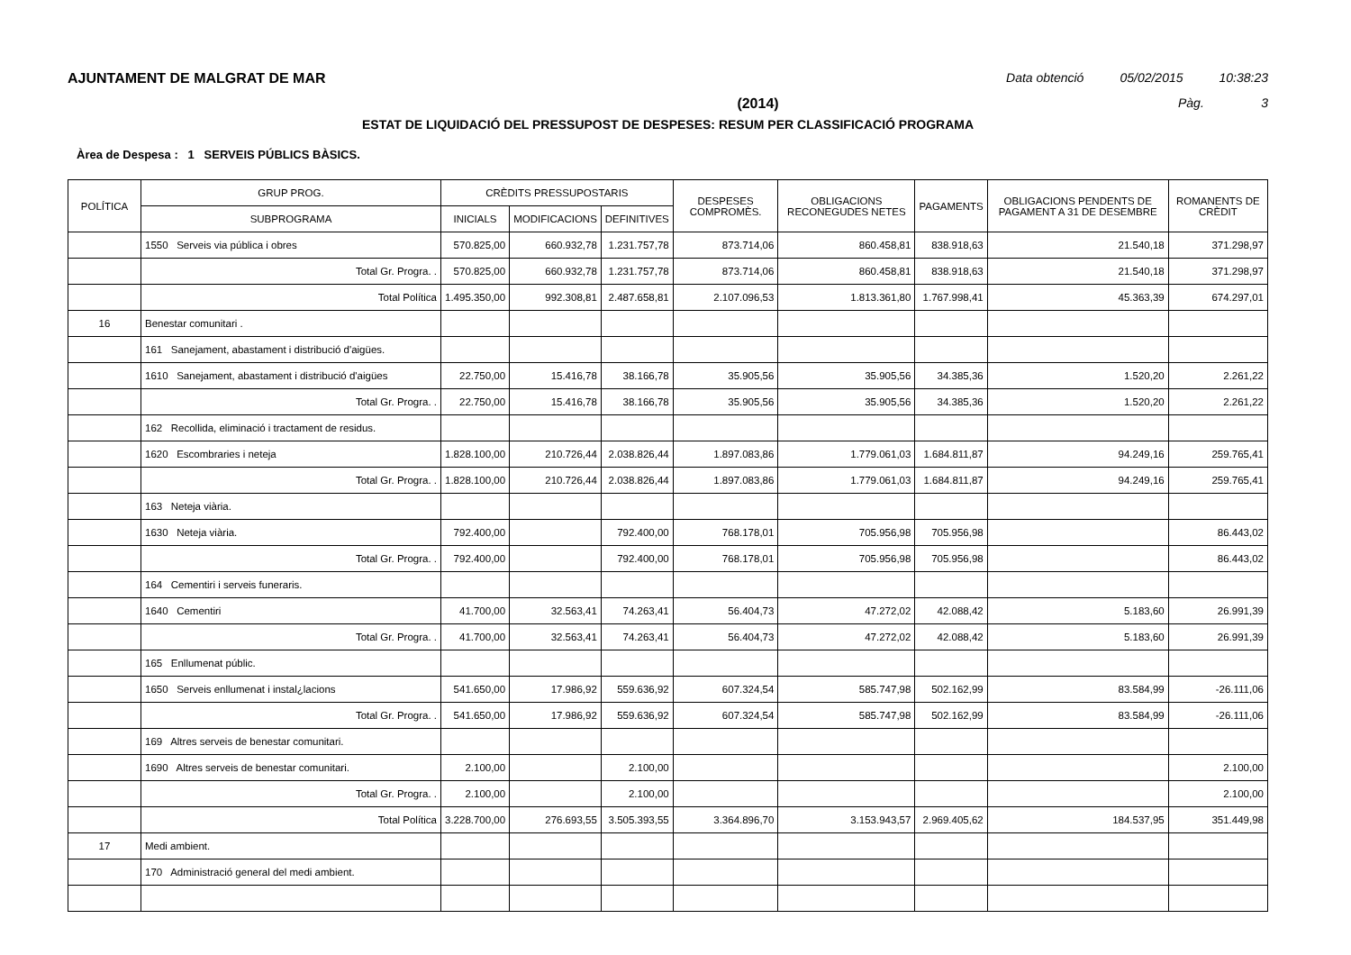AJUNTAMENT DE MALGRAT DE MAR Data obtenció 05/02/2015 10:38:23
(2014) Pàg. 3
ESTAT DE LIQUIDACIÓ DEL PRESSUPOST DE DESPESES: RESUM PER CLASSIFICACIÓ PROGRAMA
Àrea de Despesa : 1 SERVEIS PÚBLICS BÀSICS.
| POLÍTICA | GRUP PROG. | CRÈDITS PRESSUPOSTARIS | | | DESPESES COMPROMÈS. | OBLIGACIONS RECONEGUDES NETES | PAGAMENTS | OBLIGACIONS PENDENTS DE PAGAMENT A 31 DE DESEMBRE | ROMANENTS DE CRÈDIT |
| --- | --- | --- | --- | --- | --- | --- | --- | --- | --- |
| | SUBPROGRAMA | INICIALS | MODIFICACIONS | DEFINITIVES | | | | | |
| | 1550 Serveis via pública i obres | 570.825,00 | 660.932,78 | 1.231.757,78 | 873.714,06 | 860.458,81 | 838.918,63 | 21.540,18 | 371.298,97 |
| | Total Gr. Progra. . | 570.825,00 | 660.932,78 | 1.231.757,78 | 873.714,06 | 860.458,81 | 838.918,63 | 21.540,18 | 371.298,97 |
| | Total Política | 1.495.350,00 | 992.308,81 | 2.487.658,81 | 2.107.096,53 | 1.813.361,80 | 1.767.998,41 | 45.363,39 | 674.297,01 |
| 16 | Benestar comunitari . | | | | | | | | |
| | 161 Sanejament, abastament i distribució d'aigües. | | | | | | | | |
| | 1610 Sanejament, abastament i distribució d'aigües | 22.750,00 | 15.416,78 | 38.166,78 | 35.905,56 | 35.905,56 | 34.385,36 | 1.520,20 | 2.261,22 |
| | Total Gr. Progra. . | 22.750,00 | 15.416,78 | 38.166,78 | 35.905,56 | 35.905,56 | 34.385,36 | 1.520,20 | 2.261,22 |
| | 162 Recollida, eliminació i tractament de residus. | | | | | | | | |
| | 1620 Escombraries i neteja | 1.828.100,00 | 210.726,44 | 2.038.826,44 | 1.897.083,86 | 1.779.061,03 | 1.684.811,87 | 94.249,16 | 259.765,41 |
| | Total Gr. Progra. . | 1.828.100,00 | 210.726,44 | 2.038.826,44 | 1.897.083,86 | 1.779.061,03 | 1.684.811,87 | 94.249,16 | 259.765,41 |
| | 163 Neteja viària. | | | | | | | | |
| | 1630 Neteja viària. | 792.400,00 | | 792.400,00 | 768.178,01 | 705.956,98 | 705.956,98 | | 86.443,02 |
| | Total Gr. Progra. . | 792.400,00 | | 792.400,00 | 768.178,01 | 705.956,98 | 705.956,98 | | 86.443,02 |
| | 164 Cementiri i serveis funeraris. | | | | | | | | |
| | 1640 Cementiri | 41.700,00 | 32.563,41 | 74.263,41 | 56.404,73 | 47.272,02 | 42.088,42 | 5.183,60 | 26.991,39 |
| | Total Gr. Progra. . | 41.700,00 | 32.563,41 | 74.263,41 | 56.404,73 | 47.272,02 | 42.088,42 | 5.183,60 | 26.991,39 |
| | 165 Enllumenat públic. | | | | | | | | |
| | 1650 Serveis enllumenat i instal¿lacions | 541.650,00 | 17.986,92 | 559.636,92 | 607.324,54 | 585.747,98 | 502.162,99 | 83.584,99 | -26.111,06 |
| | Total Gr. Progra. . | 541.650,00 | 17.986,92 | 559.636,92 | 607.324,54 | 585.747,98 | 502.162,99 | 83.584,99 | -26.111,06 |
| | 169 Altres serveis de benestar comunitari. | | | | | | | | |
| | 1690 Altres serveis de benestar comunitari. | 2.100,00 | | 2.100,00 | | | | | 2.100,00 |
| | Total Gr. Progra. . | 2.100,00 | | 2.100,00 | | | | | 2.100,00 |
| | Total Política | 3.228.700,00 | 276.693,55 | 3.505.393,55 | 3.364.896,70 | 3.153.943,57 | 2.969.405,62 | 184.537,95 | 351.449,98 |
| 17 | Medi ambient. | | | | | | | | |
| | 170 Administració general del medi ambient. | | | | | | | | |